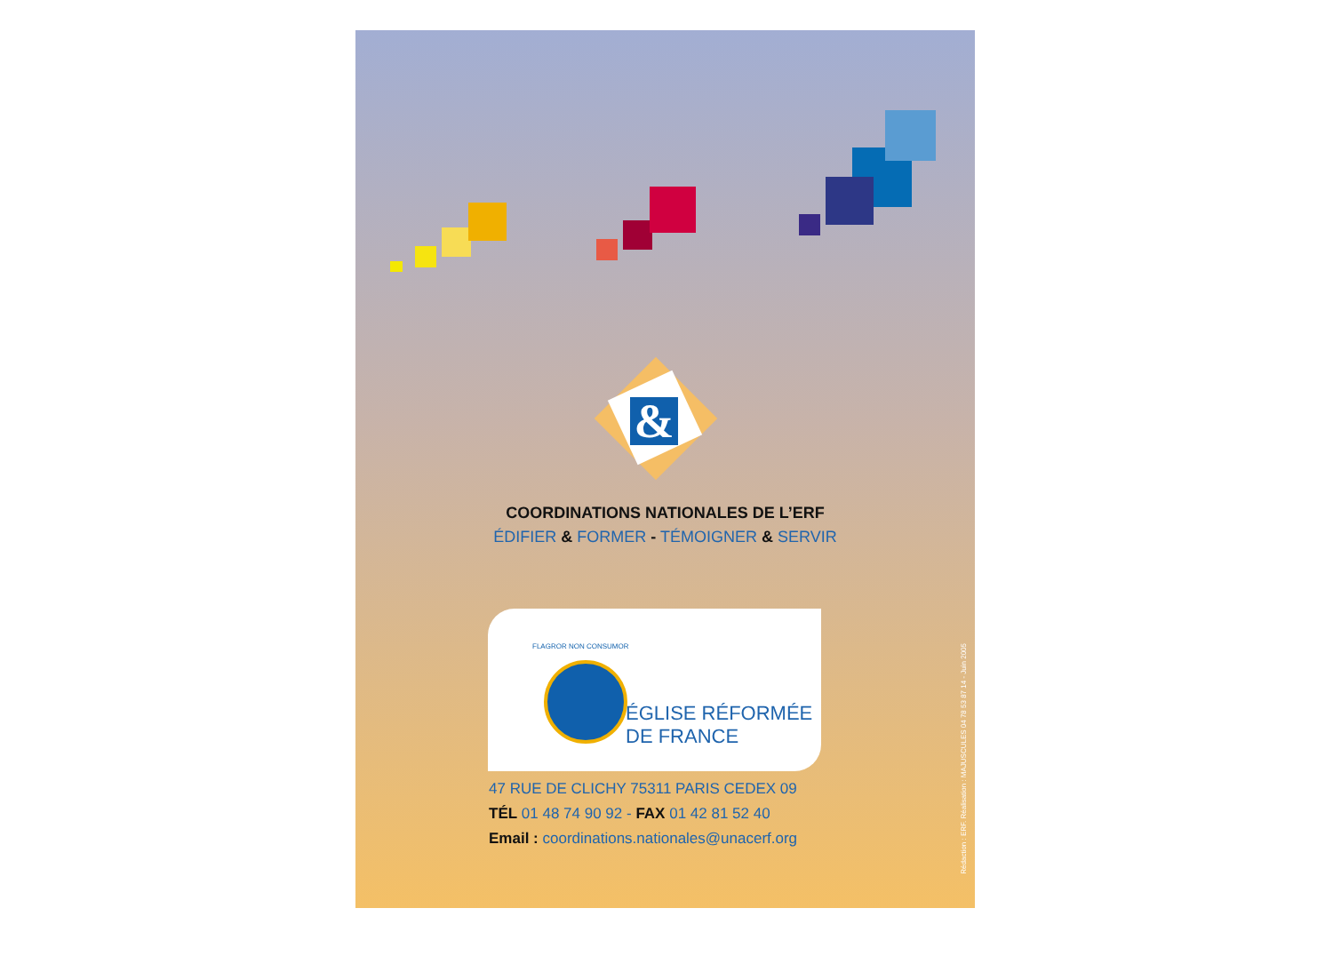&
COORDINATIONS NATIONALES DE L’ERF
ÉDIFIER & FORMER - TÉMOIGNER & SERVIR
FLAGROR NON CONSUMOR
ÉGLISE RÉFORMÉE
DE FRANCE
47 RUE DE CLICHY 75311 PARIS CEDEX 09
TÉL 01 48 74 90 92 - FAX 01 42 81 52 40
Email : coordinations.nationales@unacerf.org
Rédaction : ERF. Réalisation : MAJUSCULES 04 78 53 87 14 - Juin 2005